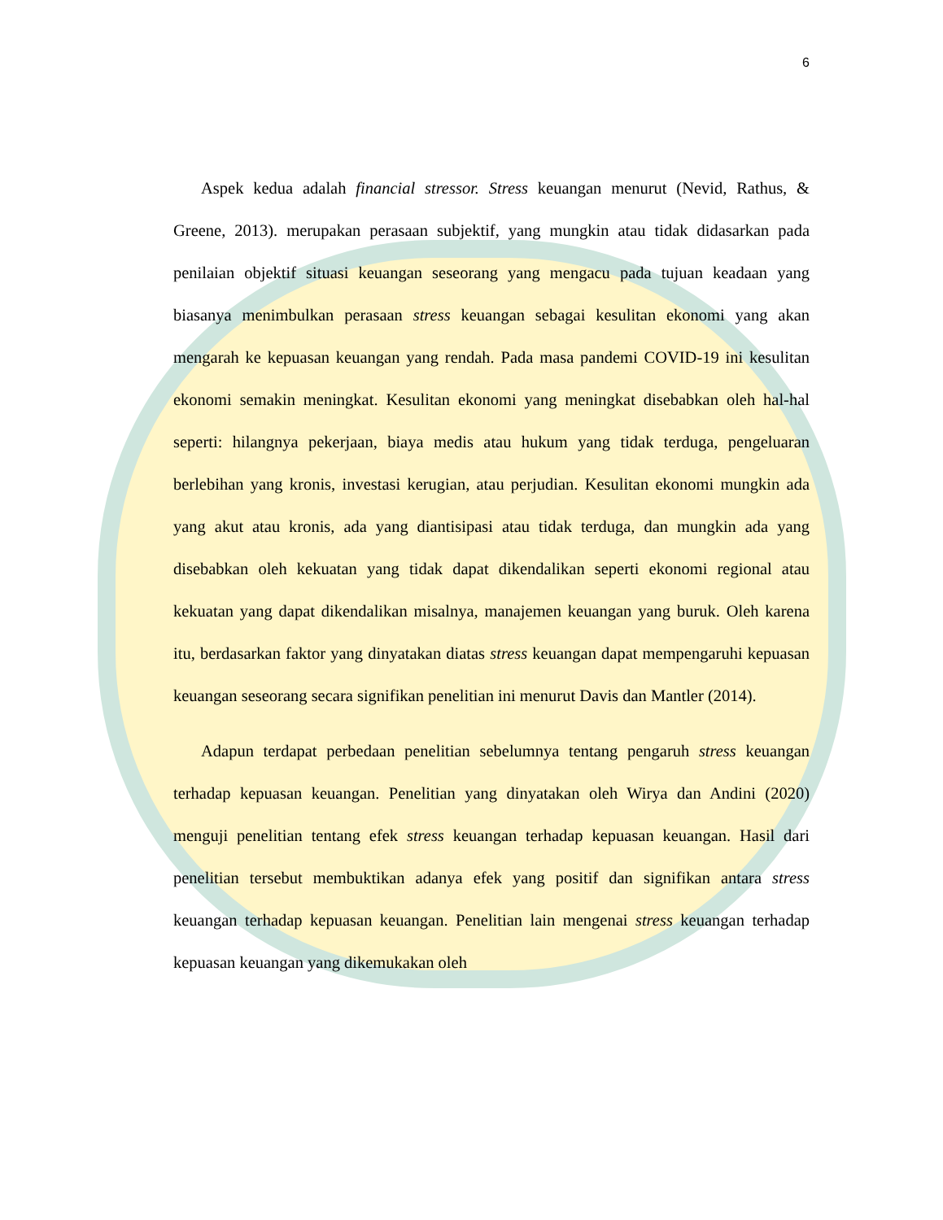6
Aspek kedua adalah financial stressor. Stress keuangan menurut (Nevid, Rathus, & Greene, 2013). merupakan perasaan subjektif, yang mungkin atau tidak didasarkan pada penilaian objektif situasi keuangan seseorang yang mengacu pada tujuan keadaan yang biasanya menimbulkan perasaan stress keuangan sebagai kesulitan ekonomi yang akan mengarah ke kepuasan keuangan yang rendah. Pada masa pandemi COVID-19 ini kesulitan ekonomi semakin meningkat. Kesulitan ekonomi yang meningkat disebabkan oleh hal-hal seperti: hilangnya pekerjaan, biaya medis atau hukum yang tidak terduga, pengeluaran berlebihan yang kronis, investasi kerugian, atau perjudian. Kesulitan ekonomi mungkin ada yang akut atau kronis, ada yang diantisipasi atau tidak terduga, dan mungkin ada yang disebabkan oleh kekuatan yang tidak dapat dikendalikan seperti ekonomi regional atau kekuatan yang dapat dikendalikan misalnya, manajemen keuangan yang buruk. Oleh karena itu, berdasarkan faktor yang dinyatakan diatas stress keuangan dapat mempengaruhi kepuasan keuangan seseorang secara signifikan penelitian ini menurut Davis dan Mantler (2014).
Adapun terdapat perbedaan penelitian sebelumnya tentang pengaruh stress keuangan terhadap kepuasan keuangan. Penelitian yang dinyatakan oleh Wirya dan Andini (2020) menguji penelitian tentang efek stress keuangan terhadap kepuasan keuangan. Hasil dari penelitian tersebut membuktikan adanya efek yang positif dan signifikan antara stress keuangan terhadap kepuasan keuangan. Penelitian lain mengenai stress keuangan terhadap kepuasan keuangan yang dikemukakan oleh